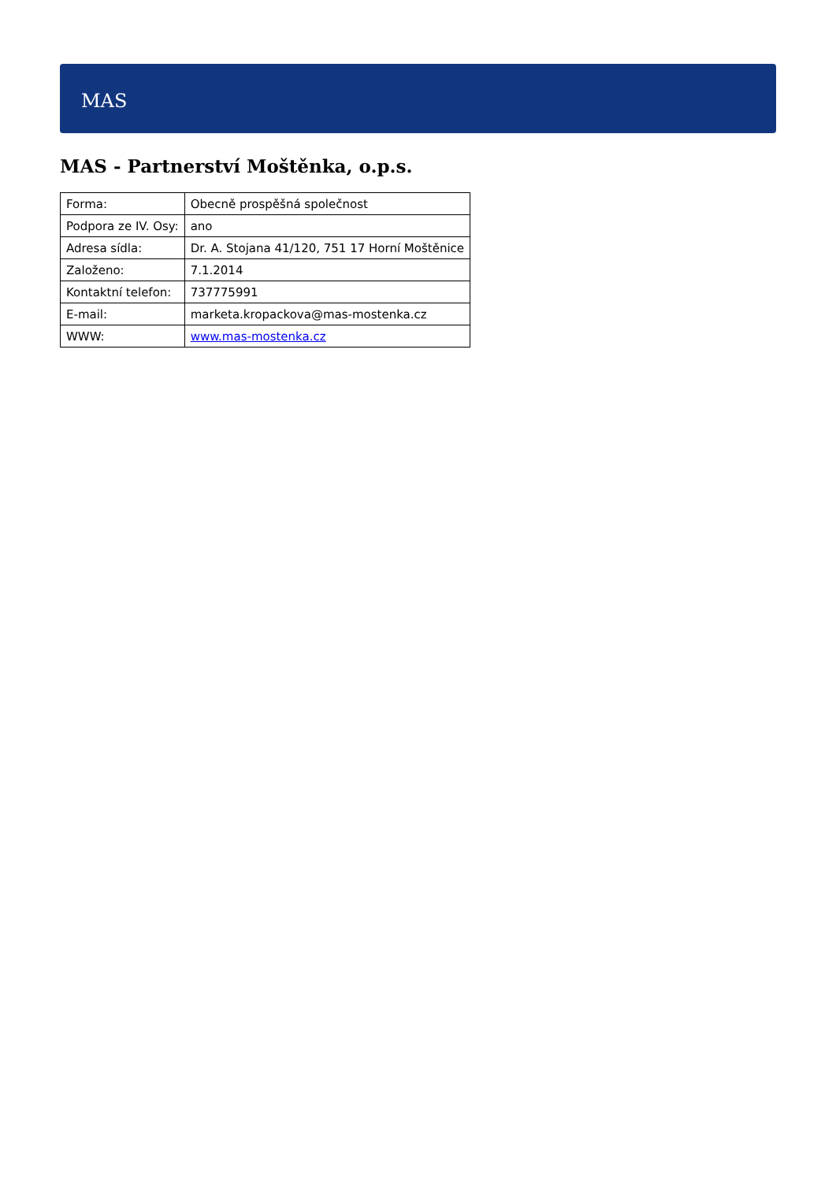MAS
MAS - Partnerství Moštěnka, o.p.s.
| Forma: | Obecně prospěšná společnost |
| Podpora ze IV. Osy: | ano |
| Adresa sídla: | Dr. A. Stojana 41/120, 751 17 Horní Moštěnice |
| Založeno: | 7.1.2014 |
| Kontaktní telefon: | 737775991 |
| E-mail: | marketa.kropackova@mas-mostenka.cz |
| WWW: | www.mas-mostenka.cz |